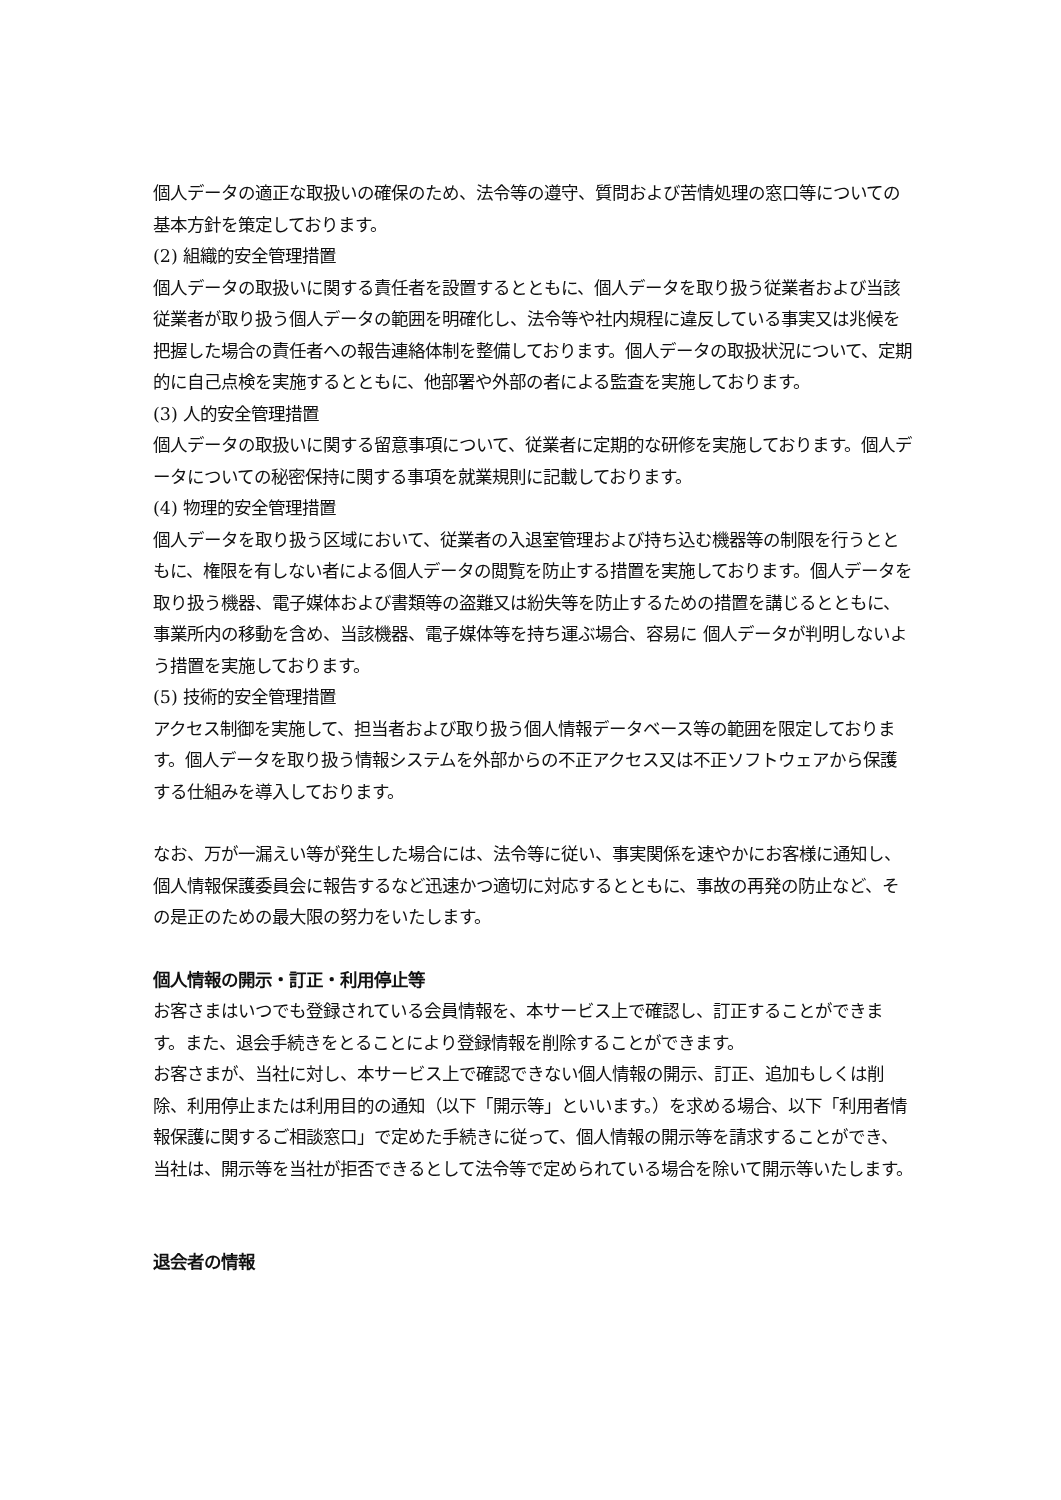個人データの適正な取扱いの確保のため、法令等の遵守、質問および苦情処理の窓口等についての基本方針を策定しております。
(2) 組織的安全管理措置
個人データの取扱いに関する責任者を設置するとともに、個人データを取り扱う従業者および当該従業者が取り扱う個人データの範囲を明確化し、法令等や社内規程に違反している事実又は兆候を把握した場合の責任者への報告連絡体制を整備しております。個人データの取扱状況について、定期的に自己点検を実施するとともに、他部署や外部の者による監査を実施しております。
(3) 人的安全管理措置
個人データの取扱いに関する留意事項について、従業者に定期的な研修を実施しております。個人データについての秘密保持に関する事項を就業規則に記載しております。
(4) 物理的安全管理措置
個人データを取り扱う区域において、従業者の入退室管理および持ち込む機器等の制限を行うとともに、権限を有しない者による個人データの閲覧を防止する措置を実施しております。個人データを取り扱う機器、電子媒体および書類等の盗難又は紛失等を防止するための措置を講じるとともに、事業所内の移動を含め、当該機器、電子媒体等を持ち運ぶ場合、容易に 個人データが判明しないよう措置を実施しております。
(5) 技術的安全管理措置
アクセス制御を実施して、担当者および取り扱う個人情報データベース等の範囲を限定しております。個人データを取り扱う情報システムを外部からの不正アクセス又は不正ソフトウェアから保護する仕組みを導入しております。
なお、万が一漏えい等が発生した場合には、法令等に従い、事実関係を速やかにお客様に通知し、個人情報保護委員会に報告するなど迅速かつ適切に対応するとともに、事故の再発の防止など、その是正のための最大限の努力をいたします。
個人情報の開示・訂正・利用停止等
お客さまはいつでも登録されている会員情報を、本サービス上で確認し、訂正することができます。また、退会手続きをとることにより登録情報を削除することができます。
お客さまが、当社に対し、本サービス上で確認できない個人情報の開示、訂正、追加もしくは削除、利用停止または利用目的の通知（以下「開示等」といいます。）を求める場合、以下「利用者情報保護に関するご相談窓口」で定めた手続きに従って、個人情報の開示等を請求することができ、当社は、開示等を当社が拒否できるとして法令等で定められている場合を除いて開示等いたします。
退会者の情報